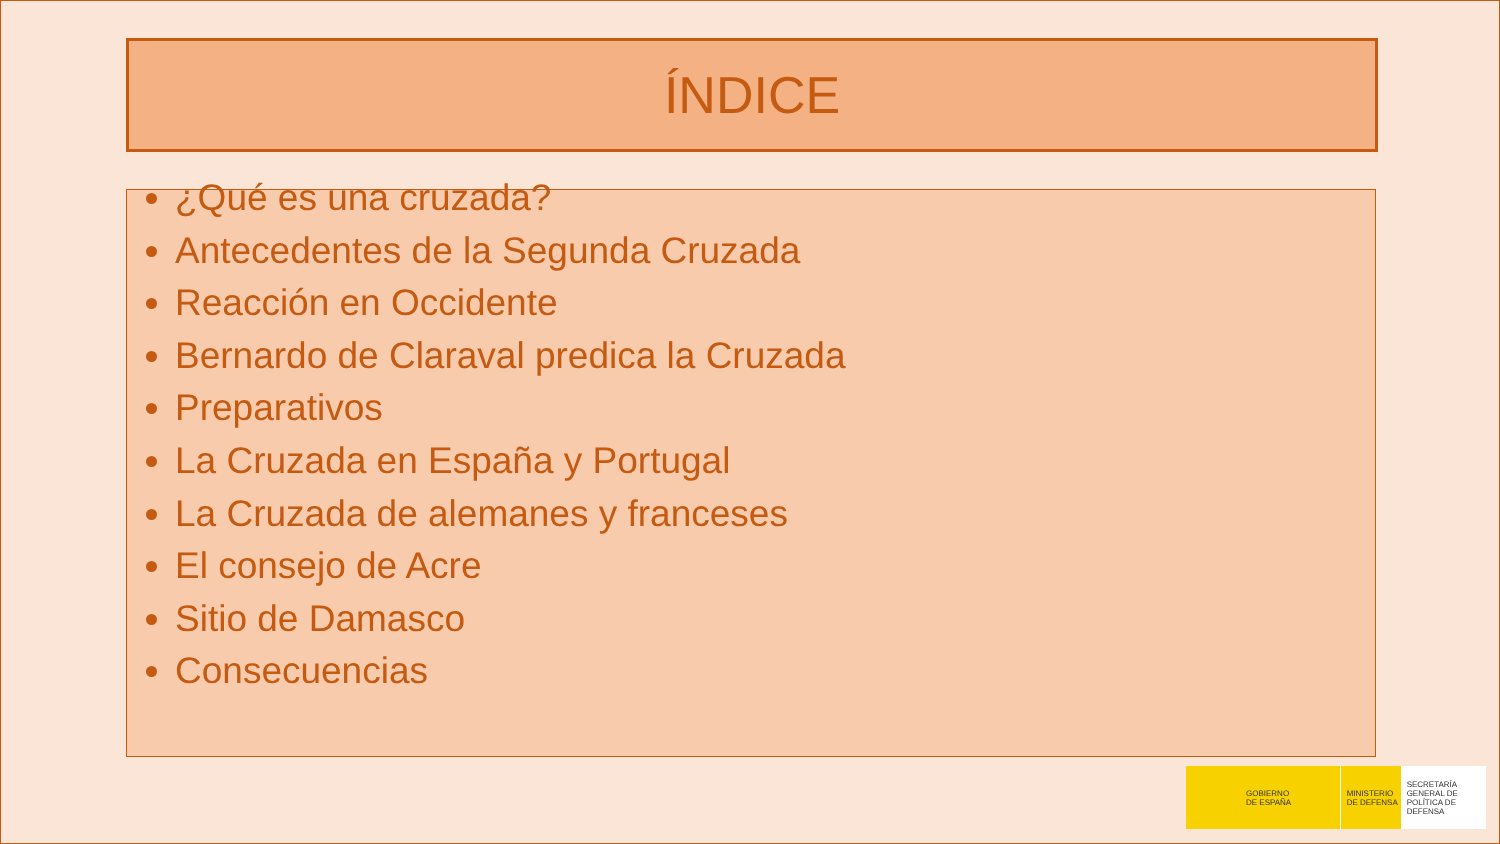ÍNDICE
¿Qué es una cruzada?
Antecedentes de la Segunda Cruzada
Reacción en Occidente
Bernardo de Claraval predica la Cruzada
Preparativos
La Cruzada en España y Portugal
La Cruzada de alemanes y franceses
El consejo de Acre
Sitio de Damasco
Consecuencias
GOBIERNO
DE ESPAÑA
MINISTERIO
DE DEFENSA
SECRETARÍA GENERAL DE
POLÍTICA DE DEFENSA